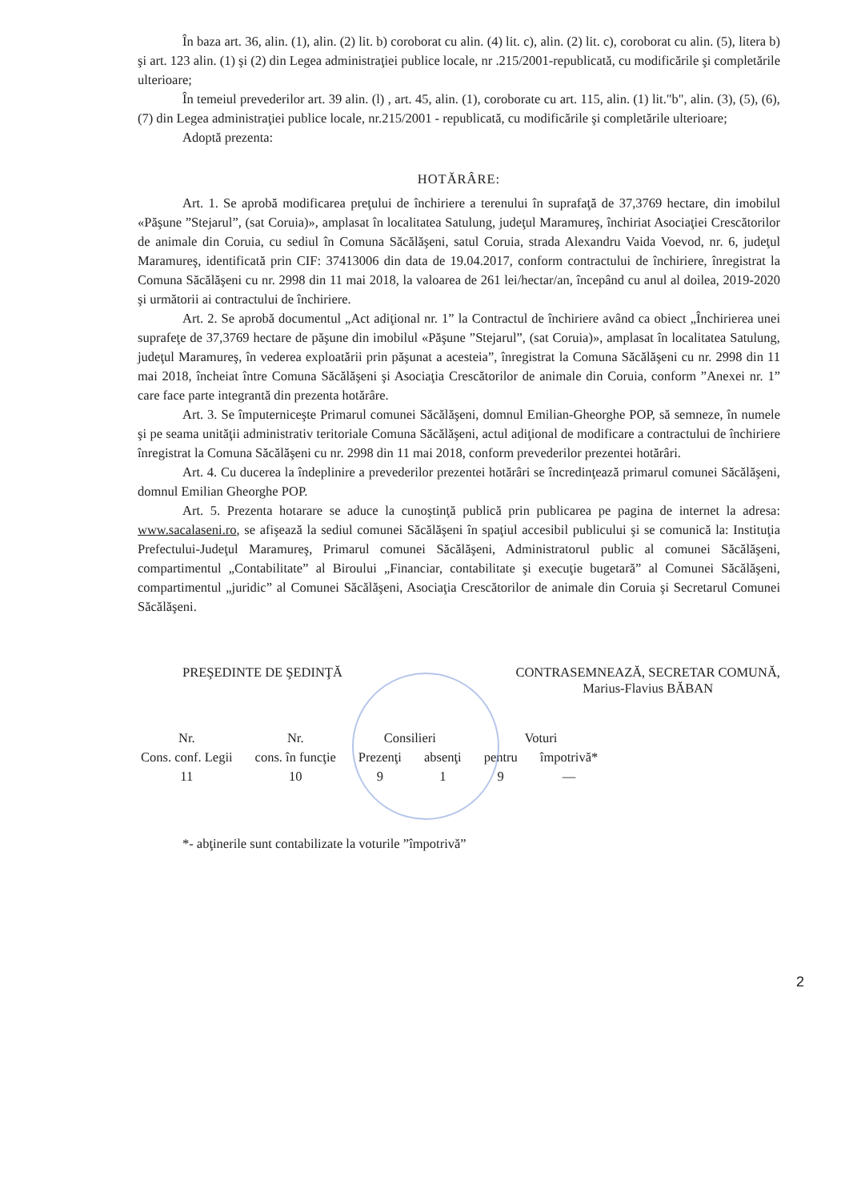În baza art. 36, alin. (1), alin. (2) lit. b) coroborat cu alin. (4) lit. c), alin. (2) lit. c), coroborat cu alin. (5), litera b) şi art. 123 alin. (1) şi (2) din Legea administraţiei publice locale, nr .215/2001-republicată, cu modificările şi completările ulterioare;
În temeiul prevederilor art. 39 alin. (l) , art. 45, alin. (1), coroborate cu art. 115, alin. (1) lit."b", alin. (3), (5), (6), (7) din Legea administraţiei publice locale, nr.215/2001 - republicată, cu modificările şi completările ulterioare;
Adoptă prezenta:
HOTĂRÂRE:
Art. 1. Se aprobă modificarea preţului de închiriere a terenului în suprafaţă de 37,3769 hectare, din imobilul «Păşune ”Stejarul”, (sat Coruia)», amplasat în localitatea Satulung, judeţul Maramureş, închiriat Asociaţiei Crescătorilor de animale din Coruia, cu sediul în Comuna Săcălăşeni, satul Coruia, strada Alexandru Vaida Voevod, nr. 6, judeţul Maramureş, identificată prin CIF: 37413006 din data de 19.04.2017, conform contractului de închiriere, înregistrat la Comuna Săcălăşeni cu nr. 2998 din 11 mai 2018, la valoarea de 261 lei/hectar/an, începând cu anul al doilea, 2019-2020 şi următorii ai contractului de închiriere.
Art. 2. Se aprobă documentul „Act adiţional nr. 1” la Contractul de închiriere având ca obiect „Închirierea unei suprafeţe de 37,3769 hectare de păşune din imobilul «Păşune ”Stejarul”, (sat Coruia)», amplasat în localitatea Satulung, judeţul Maramureş, în vederea exploatării prin păşunat a acesteia”, înregistrat la Comuna Săcălăşeni cu nr. 2998 din 11 mai 2018, încheiat între Comuna Săcălăşeni şi Asociaţia Crescătorilor de animale din Coruia, conform ”Anexei nr. 1” care face parte integrantă din prezenta hotărâre.
Art. 3. Se împuterniceşte Primarul comunei Săcălăşeni, domnul Emilian-Gheorghe POP, să semneze, în numele şi pe seama unităţii administrativ teritoriale Comuna Săcălăşeni, actul adiţional de modificare a contractului de închiriere înregistrat la Comuna Săcălăşeni cu nr. 2998 din 11 mai 2018, conform prevederilor prezentei hotărâri.
Art. 4. Cu ducerea la îndeplinire a prevederilor prezentei hotărâri se încredinţează primarul comunei Săcălăşeni, domnul Emilian Gheorghe POP.
Art. 5. Prezenta hotarare se aduce la cunoştinţă publică prin publicarea pe pagina de internet la adresa: www.sacalaseni.ro, se afişează la sediul comunei Săcălăşeni în spaţiul accesibil publicului şi se comunică la: Instituţia Prefectului-Judeţul Maramureş, Primarul comunei Săcălăşeni, Administratorul public al comunei Săcălăşeni, compartimentul „Contabilitate” al Biroului „Financiar, contabilitate şi execuţie bugetară” al Comunei Săcălăşeni, compartimentul „juridic” al Comunei Săcălăşeni, Asociaţia Crescătorilor de animale din Coruia şi Secretarul Comunei Săcălăşeni.
PREŞEDINTE DE ŞEDINŢĂ CONTRASEMNEAZĂ, SECRETAR COMUNĂ,
Marius-Flavius BĂBAN
| Nr. | Nr. | Consilieri | | Voturi | |
| --- | --- | --- | --- | --- | --- |
| Cons. conf. Legii | cons. în funcţie | Prezenţi | absenţi | pentru | împotrivă* |
| 11 | 10 | 9 | 1 | 9 | — |
*- abţinerile sunt contabilizate la voturile ”împotrivă”
2